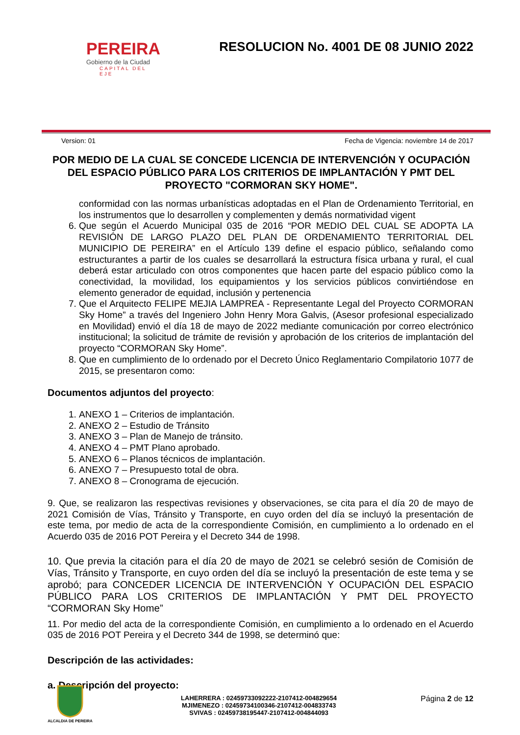PEREIRA
Gobierno de la Ciudad
CAPITAL DEL EJE
RESOLUCION No. 4001 DE 08 JUNIO 2022
Version: 01 Fecha de Vigencia: noviembre 14 de 2017
POR MEDIO DE LA CUAL SE CONCEDE LICENCIA DE INTERVENCIÓN Y OCUPACIÓN DEL ESPACIO PÚBLICO PARA LOS CRITERIOS DE IMPLANTACIÓN Y PMT DEL PROYECTO "CORMORAN SKY HOME".
conformidad con las normas urbanísticas adoptadas en el Plan de Ordenamiento Territorial, en los instrumentos que lo desarrollen y complementen y demás normatividad vigent
6. Que según el Acuerdo Municipal 035 de 2016 “POR MEDIO DEL CUAL SE ADOPTA LA REVISIÓN DE LARGO PLAZO DEL PLAN DE ORDENAMIENTO TERRITORIAL DEL MUNICIPIO DE PEREIRA” en el Artículo 139 define el espacio público, señalando como estructurantes a partir de los cuales se desarrollará la estructura física urbana y rural, el cual deberá estar articulado con otros componentes que hacen parte del espacio público como la conectividad, la movilidad, los equipamientos y los servicios públicos convirtiéndose en elemento generador de equidad, inclusión y pertenencia
7. Que el Arquitecto FELIPE MEJIA LAMPREA - Representante Legal del Proyecto CORMORAN Sky Home” a través del Ingeniero John Henry Mora Galvis, (Asesor profesional especializado en Movilidad) envió el día 18 de mayo de 2022 mediante comunicación por correo electrónico institucional; la solicitud de trámite de revisión y aprobación de los criterios de implantación del proyecto “CORMORAN Sky Home”.
8. Que en cumplimiento de lo ordenado por el Decreto Único Reglamentario Compilatorio 1077 de 2015, se presentaron como:
Documentos adjuntos del proyecto:
1. ANEXO 1 – Criterios de implantación.
2. ANEXO 2 – Estudio de Tránsito
3. ANEXO 3 – Plan de Manejo de tránsito.
4. ANEXO 4 – PMT Plano aprobado.
5. ANEXO 6 – Planos técnicos de implantación.
6. ANEXO 7 – Presupuesto total de obra.
7. ANEXO 8 – Cronograma de ejecución.
9. Que, se realizaron las respectivas revisiones y observaciones, se cita para el día 20 de mayo de 2021 Comisión de Vías, Tránsito y Transporte, en cuyo orden del día se incluyó la presentación de este tema, por medio de acta de la correspondiente Comisión, en cumplimiento a lo ordenado en el Acuerdo 035 de 2016 POT Pereira y el Decreto 344 de 1998.
10. Que previa la citación para el día 20 de mayo de 2021 se celebró sesión de Comisión de Vías, Tránsito y Transporte, en cuyo orden del día se incluyó la presentación de este tema y se aprobó; para CONCEDER LICENCIA DE INTERVENCIÓN Y OCUPACIÓN DEL ESPACIO PÚBLICO PARA LOS CRITERIOS DE IMPLANTACIÓN Y PMT DEL PROYECTO “CORMORAN Sky Home”
11. Por medio del acta de la correspondiente Comisión, en cumplimiento a lo ordenado en el Acuerdo 035 de 2016 POT Pereira y el Decreto 344 de 1998, se determinó que:
Descripción de las actividades:
a. Descripción del proyecto:
ALCALDIA DE PEREIRA
LAHERRERA : 02459733092222-2107412-004829654
MJIMENEZO : 02459734100346-2107412-004833743
SVIVAS : 02459738195447-2107412-004844093
Página 2 de 12